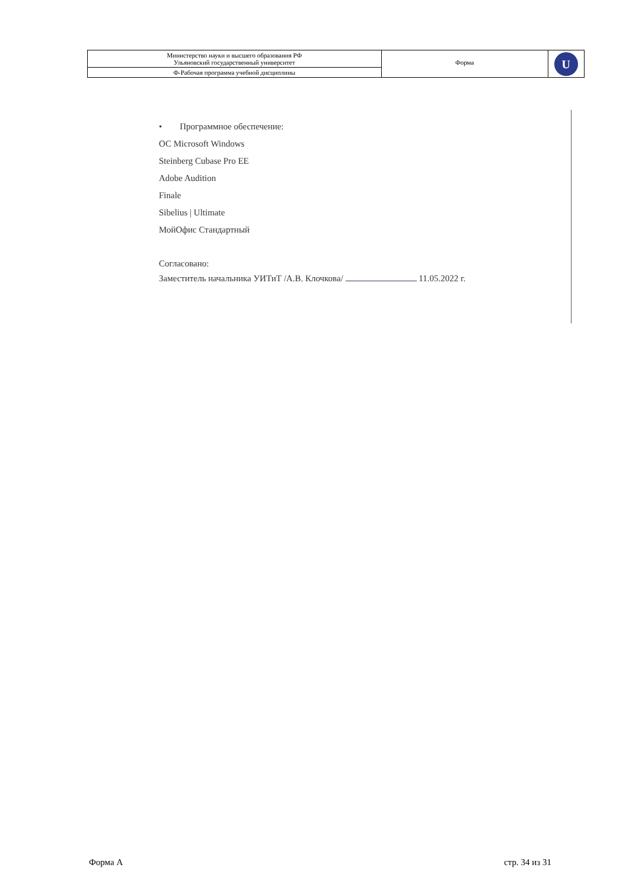| Министерство науки и высшего образования РФ Ульяновский государственный университет | Форма | U |
| Ф-Рабочая программа учебной дисциплины | | |
• Программное обеспечение:
ОС Microsoft Windows
Steinberg Cubase Pro EE
Adobe Audition
Finale
Sibelius | Ultimate
МойОфис Стандартный
Согласовано:
Заместитель начальника УИТиТ /А.В. Клочкова/ 11.05.2022 г.
Форма А стр. 34 из 31